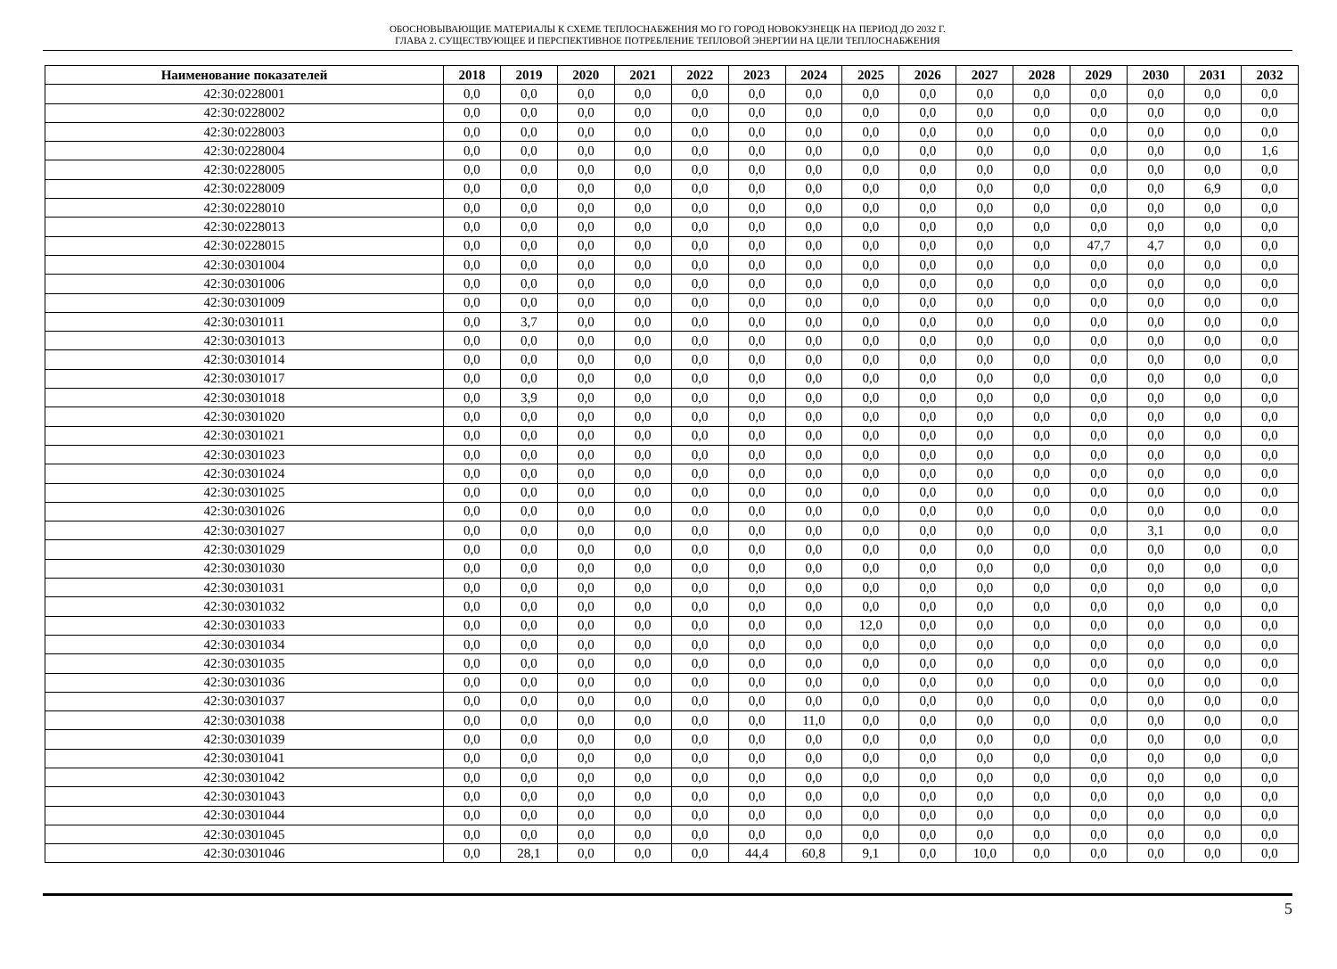ОБОСНОВЫВАЮЩИЕ МАТЕРИАЛЫ К СХЕМЕ ТЕПЛОСНАБЖЕНИЯ МО ГО ГОРОД НОВОКУЗНЕЦК НА ПЕРИОД ДО 2032 Г.
ГЛАВА 2. СУЩЕСТВУЮЩЕЕ И ПЕРСПЕКТИВНОЕ ПОТРЕБЛЕНИЕ ТЕПЛОВОЙ ЭНЕРГИИ НА ЦЕЛИ ТЕПЛОСНАБЖЕНИЯ
| Наименование показателей | 2018 | 2019 | 2020 | 2021 | 2022 | 2023 | 2024 | 2025 | 2026 | 2027 | 2028 | 2029 | 2030 | 2031 | 2032 |
| --- | --- | --- | --- | --- | --- | --- | --- | --- | --- | --- | --- | --- | --- | --- | --- |
| 42:30:0228001 | 0,0 | 0,0 | 0,0 | 0,0 | 0,0 | 0,0 | 0,0 | 0,0 | 0,0 | 0,0 | 0,0 | 0,0 | 0,0 | 0,0 | 0,0 |
| 42:30:0228002 | 0,0 | 0,0 | 0,0 | 0,0 | 0,0 | 0,0 | 0,0 | 0,0 | 0,0 | 0,0 | 0,0 | 0,0 | 0,0 | 0,0 | 0,0 |
| 42:30:0228003 | 0,0 | 0,0 | 0,0 | 0,0 | 0,0 | 0,0 | 0,0 | 0,0 | 0,0 | 0,0 | 0,0 | 0,0 | 0,0 | 0,0 | 0,0 |
| 42:30:0228004 | 0,0 | 0,0 | 0,0 | 0,0 | 0,0 | 0,0 | 0,0 | 0,0 | 0,0 | 0,0 | 0,0 | 0,0 | 0,0 | 0,0 | 1,6 |
| 42:30:0228005 | 0,0 | 0,0 | 0,0 | 0,0 | 0,0 | 0,0 | 0,0 | 0,0 | 0,0 | 0,0 | 0,0 | 0,0 | 0,0 | 0,0 | 0,0 |
| 42:30:0228009 | 0,0 | 0,0 | 0,0 | 0,0 | 0,0 | 0,0 | 0,0 | 0,0 | 0,0 | 0,0 | 0,0 | 0,0 | 0,0 | 6,9 | 0,0 |
| 42:30:0228010 | 0,0 | 0,0 | 0,0 | 0,0 | 0,0 | 0,0 | 0,0 | 0,0 | 0,0 | 0,0 | 0,0 | 0,0 | 0,0 | 0,0 | 0,0 |
| 42:30:0228013 | 0,0 | 0,0 | 0,0 | 0,0 | 0,0 | 0,0 | 0,0 | 0,0 | 0,0 | 0,0 | 0,0 | 0,0 | 0,0 | 0,0 | 0,0 |
| 42:30:0228015 | 0,0 | 0,0 | 0,0 | 0,0 | 0,0 | 0,0 | 0,0 | 0,0 | 0,0 | 0,0 | 0,0 | 47,7 | 4,7 | 0,0 | 0,0 |
| 42:30:0301004 | 0,0 | 0,0 | 0,0 | 0,0 | 0,0 | 0,0 | 0,0 | 0,0 | 0,0 | 0,0 | 0,0 | 0,0 | 0,0 | 0,0 | 0,0 |
| 42:30:0301006 | 0,0 | 0,0 | 0,0 | 0,0 | 0,0 | 0,0 | 0,0 | 0,0 | 0,0 | 0,0 | 0,0 | 0,0 | 0,0 | 0,0 | 0,0 |
| 42:30:0301009 | 0,0 | 0,0 | 0,0 | 0,0 | 0,0 | 0,0 | 0,0 | 0,0 | 0,0 | 0,0 | 0,0 | 0,0 | 0,0 | 0,0 | 0,0 |
| 42:30:0301011 | 0,0 | 3,7 | 0,0 | 0,0 | 0,0 | 0,0 | 0,0 | 0,0 | 0,0 | 0,0 | 0,0 | 0,0 | 0,0 | 0,0 | 0,0 |
| 42:30:0301013 | 0,0 | 0,0 | 0,0 | 0,0 | 0,0 | 0,0 | 0,0 | 0,0 | 0,0 | 0,0 | 0,0 | 0,0 | 0,0 | 0,0 | 0,0 |
| 42:30:0301014 | 0,0 | 0,0 | 0,0 | 0,0 | 0,0 | 0,0 | 0,0 | 0,0 | 0,0 | 0,0 | 0,0 | 0,0 | 0,0 | 0,0 | 0,0 |
| 42:30:0301017 | 0,0 | 0,0 | 0,0 | 0,0 | 0,0 | 0,0 | 0,0 | 0,0 | 0,0 | 0,0 | 0,0 | 0,0 | 0,0 | 0,0 | 0,0 |
| 42:30:0301018 | 0,0 | 3,9 | 0,0 | 0,0 | 0,0 | 0,0 | 0,0 | 0,0 | 0,0 | 0,0 | 0,0 | 0,0 | 0,0 | 0,0 | 0,0 |
| 42:30:0301020 | 0,0 | 0,0 | 0,0 | 0,0 | 0,0 | 0,0 | 0,0 | 0,0 | 0,0 | 0,0 | 0,0 | 0,0 | 0,0 | 0,0 | 0,0 |
| 42:30:0301021 | 0,0 | 0,0 | 0,0 | 0,0 | 0,0 | 0,0 | 0,0 | 0,0 | 0,0 | 0,0 | 0,0 | 0,0 | 0,0 | 0,0 | 0,0 |
| 42:30:0301023 | 0,0 | 0,0 | 0,0 | 0,0 | 0,0 | 0,0 | 0,0 | 0,0 | 0,0 | 0,0 | 0,0 | 0,0 | 0,0 | 0,0 | 0,0 |
| 42:30:0301024 | 0,0 | 0,0 | 0,0 | 0,0 | 0,0 | 0,0 | 0,0 | 0,0 | 0,0 | 0,0 | 0,0 | 0,0 | 0,0 | 0,0 | 0,0 |
| 42:30:0301025 | 0,0 | 0,0 | 0,0 | 0,0 | 0,0 | 0,0 | 0,0 | 0,0 | 0,0 | 0,0 | 0,0 | 0,0 | 0,0 | 0,0 | 0,0 |
| 42:30:0301026 | 0,0 | 0,0 | 0,0 | 0,0 | 0,0 | 0,0 | 0,0 | 0,0 | 0,0 | 0,0 | 0,0 | 0,0 | 0,0 | 0,0 | 0,0 |
| 42:30:0301027 | 0,0 | 0,0 | 0,0 | 0,0 | 0,0 | 0,0 | 0,0 | 0,0 | 0,0 | 0,0 | 0,0 | 0,0 | 3,1 | 0,0 | 0,0 |
| 42:30:0301029 | 0,0 | 0,0 | 0,0 | 0,0 | 0,0 | 0,0 | 0,0 | 0,0 | 0,0 | 0,0 | 0,0 | 0,0 | 0,0 | 0,0 | 0,0 |
| 42:30:0301030 | 0,0 | 0,0 | 0,0 | 0,0 | 0,0 | 0,0 | 0,0 | 0,0 | 0,0 | 0,0 | 0,0 | 0,0 | 0,0 | 0,0 | 0,0 |
| 42:30:0301031 | 0,0 | 0,0 | 0,0 | 0,0 | 0,0 | 0,0 | 0,0 | 0,0 | 0,0 | 0,0 | 0,0 | 0,0 | 0,0 | 0,0 | 0,0 |
| 42:30:0301032 | 0,0 | 0,0 | 0,0 | 0,0 | 0,0 | 0,0 | 0,0 | 0,0 | 0,0 | 0,0 | 0,0 | 0,0 | 0,0 | 0,0 | 0,0 |
| 42:30:0301033 | 0,0 | 0,0 | 0,0 | 0,0 | 0,0 | 0,0 | 0,0 | 12,0 | 0,0 | 0,0 | 0,0 | 0,0 | 0,0 | 0,0 | 0,0 |
| 42:30:0301034 | 0,0 | 0,0 | 0,0 | 0,0 | 0,0 | 0,0 | 0,0 | 0,0 | 0,0 | 0,0 | 0,0 | 0,0 | 0,0 | 0,0 | 0,0 |
| 42:30:0301035 | 0,0 | 0,0 | 0,0 | 0,0 | 0,0 | 0,0 | 0,0 | 0,0 | 0,0 | 0,0 | 0,0 | 0,0 | 0,0 | 0,0 | 0,0 |
| 42:30:0301036 | 0,0 | 0,0 | 0,0 | 0,0 | 0,0 | 0,0 | 0,0 | 0,0 | 0,0 | 0,0 | 0,0 | 0,0 | 0,0 | 0,0 | 0,0 |
| 42:30:0301037 | 0,0 | 0,0 | 0,0 | 0,0 | 0,0 | 0,0 | 0,0 | 0,0 | 0,0 | 0,0 | 0,0 | 0,0 | 0,0 | 0,0 | 0,0 |
| 42:30:0301038 | 0,0 | 0,0 | 0,0 | 0,0 | 0,0 | 0,0 | 11,0 | 0,0 | 0,0 | 0,0 | 0,0 | 0,0 | 0,0 | 0,0 | 0,0 |
| 42:30:0301039 | 0,0 | 0,0 | 0,0 | 0,0 | 0,0 | 0,0 | 0,0 | 0,0 | 0,0 | 0,0 | 0,0 | 0,0 | 0,0 | 0,0 | 0,0 |
| 42:30:0301041 | 0,0 | 0,0 | 0,0 | 0,0 | 0,0 | 0,0 | 0,0 | 0,0 | 0,0 | 0,0 | 0,0 | 0,0 | 0,0 | 0,0 | 0,0 |
| 42:30:0301042 | 0,0 | 0,0 | 0,0 | 0,0 | 0,0 | 0,0 | 0,0 | 0,0 | 0,0 | 0,0 | 0,0 | 0,0 | 0,0 | 0,0 | 0,0 |
| 42:30:0301043 | 0,0 | 0,0 | 0,0 | 0,0 | 0,0 | 0,0 | 0,0 | 0,0 | 0,0 | 0,0 | 0,0 | 0,0 | 0,0 | 0,0 | 0,0 |
| 42:30:0301044 | 0,0 | 0,0 | 0,0 | 0,0 | 0,0 | 0,0 | 0,0 | 0,0 | 0,0 | 0,0 | 0,0 | 0,0 | 0,0 | 0,0 | 0,0 |
| 42:30:0301045 | 0,0 | 0,0 | 0,0 | 0,0 | 0,0 | 0,0 | 0,0 | 0,0 | 0,0 | 0,0 | 0,0 | 0,0 | 0,0 | 0,0 | 0,0 |
| 42:30:0301046 | 0,0 | 28,1 | 0,0 | 0,0 | 0,0 | 44,4 | 60,8 | 9,1 | 0,0 | 10,0 | 0,0 | 0,0 | 0,0 | 0,0 | 0,0 |
5